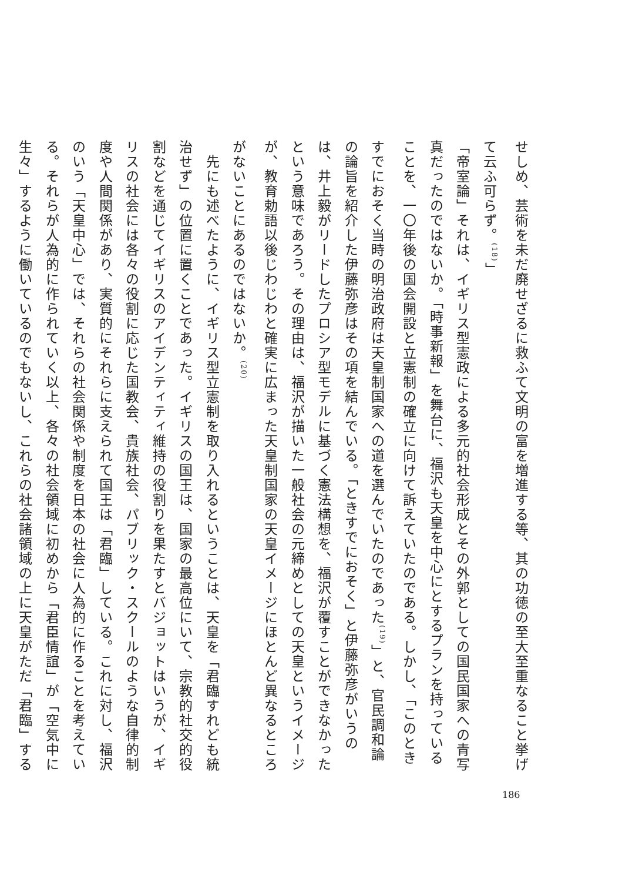せしめ、芸術を未だ廃せざるに救ふて文明の富を増進する等、其の功徳の至大至重なること挙げて云ふ可らず。<sup>(18)</sup>」
「帝室論」それは、イギリス型憲政による多元的社会形成とその外郭としての国民国家への青写真だったのではないか。「時事新報」を舞台に、福沢も天皇を中心にとするプランを持っていることを、一〇年後の国会開設と立憲制の確立に向けて訴えていたのである。しかし、「このときすでにおそく当時の明治政府は天皇制国家への道を選んでいたのであった<sup>(19)</sup>」と、官民調和論の論旨を紹介した伊藤弥彦はその項を結んでいる。「ときすでにおそく」と伊藤弥彦がいうのは、井上毅がリードしたプロシア型モデルに基づく憲法構想を、福沢が覆すことができなかったという意味であろう。その理由は、福沢が描いた一般社会の元締めとしての天皇というイメージが、教育勅語以後じわじわと確実に広まった天皇制国家の天皇イメージにほとんど異なるところがないことにあるのではないか。<sup>(20)</sup>
　先にも述べたように、イギリス型立憲制を取り入れるということは、天皇を「君臨すれども統治せず」の位置に置くことであった。イギリスの国王は、国家の最高位にいて、宗教的社交的役割などを通じてイギリスのアイデンティティ維持の役割りを果たすとバジョットはいうが、イギリスの社会には各々の役割に応じた国教会、貴族社会、パブリック・スクールのような自律的制度や人間関係があり、実質的にそれらに支えられて国王は「君臨」している。これに対し、福沢のいう「天皇中心」では、それらの社会関係や制度を日本の社会に人為的に作ることを考えている。それらが人為的に作られていく以上、各々の社会領域に初めから「君臣情誼」が「空気中に生々」するように働いているのでもないし、これらの社会諸領域の上に天皇がただ「君臨」する
186